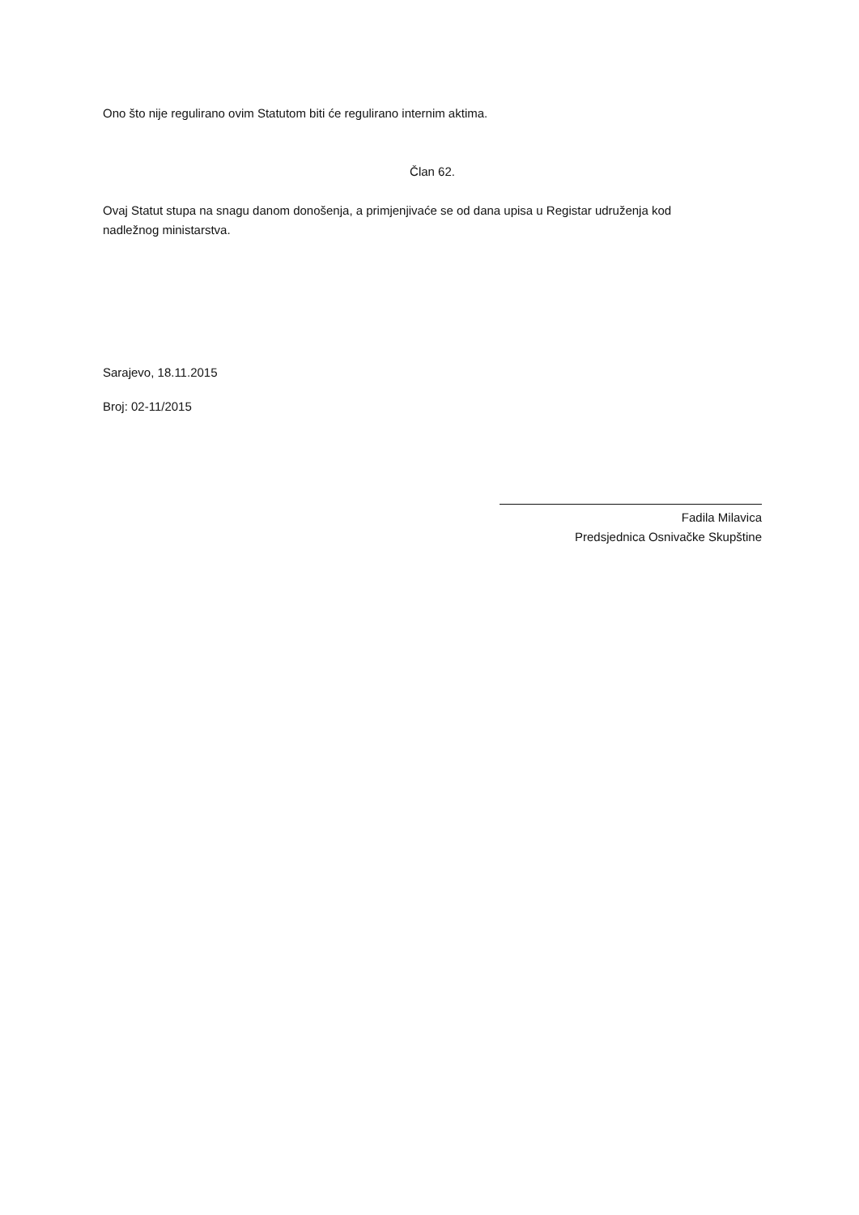Ono što nije regulirano ovim Statutom biti će regulirano internim aktima.
Član 62.
Ovaj Statut stupa na snagu danom donošenja, a primjenjivaće se od dana upisa u Registar udruženja kod nadležnog ministarstva.
Sarajevo, 18.11.2015
Broj: 02-11/2015
Fadila Milavica
Predsjednica Osnivačke Skupštine